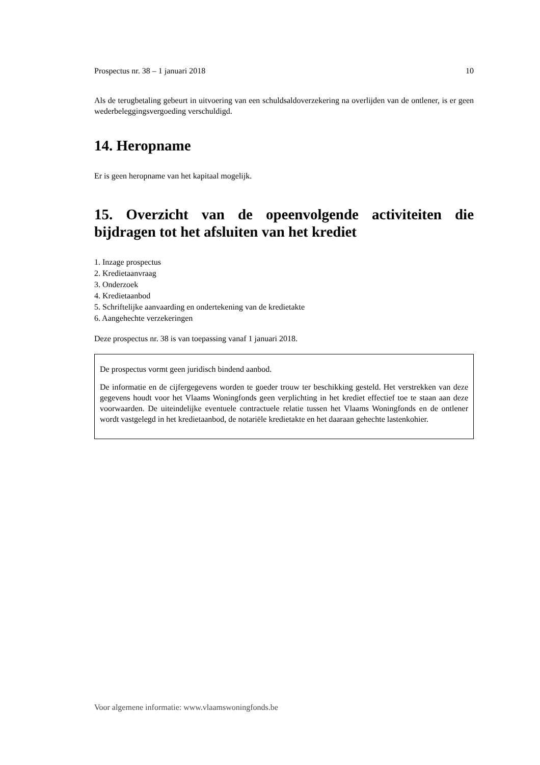Prospectus nr. 38 – 1 januari 2018 10
Als de terugbetaling gebeurt in uitvoering van een schuldsaldoverzekering na overlijden van de ontlener, is er geen wederbeleggingsvergoeding verschuldigd.
14. Heropname
Er is geen heropname van het kapitaal mogelijk.
15. Overzicht van de opeenvolgende activiteiten die bijdragen tot het afsluiten van het krediet
1. Inzage prospectus
2. Kredietaanvraag
3. Onderzoek
4. Kredietaanbod
5. Schriftelijke aanvaarding en ondertekening van de kredietakte
6. Aangehechte verzekeringen
Deze prospectus nr. 38 is van toepassing vanaf 1 januari 2018.
De prospectus vormt geen juridisch bindend aanbod.
De informatie en de cijfergegevens worden te goeder trouw ter beschikking gesteld. Het verstrekken van deze gegevens houdt voor het Vlaams Woningfonds geen verplichting in het krediet effectief toe te staan aan deze voorwaarden. De uiteindelijke eventuele contractuele relatie tussen het Vlaams Woningfonds en de ontlener wordt vastgelegd in het kredietaanbod, de notariële kredietakte en het daaraan gehechte lastenkohier.
Voor algemene informatie: www.vlaamswoningfonds.be